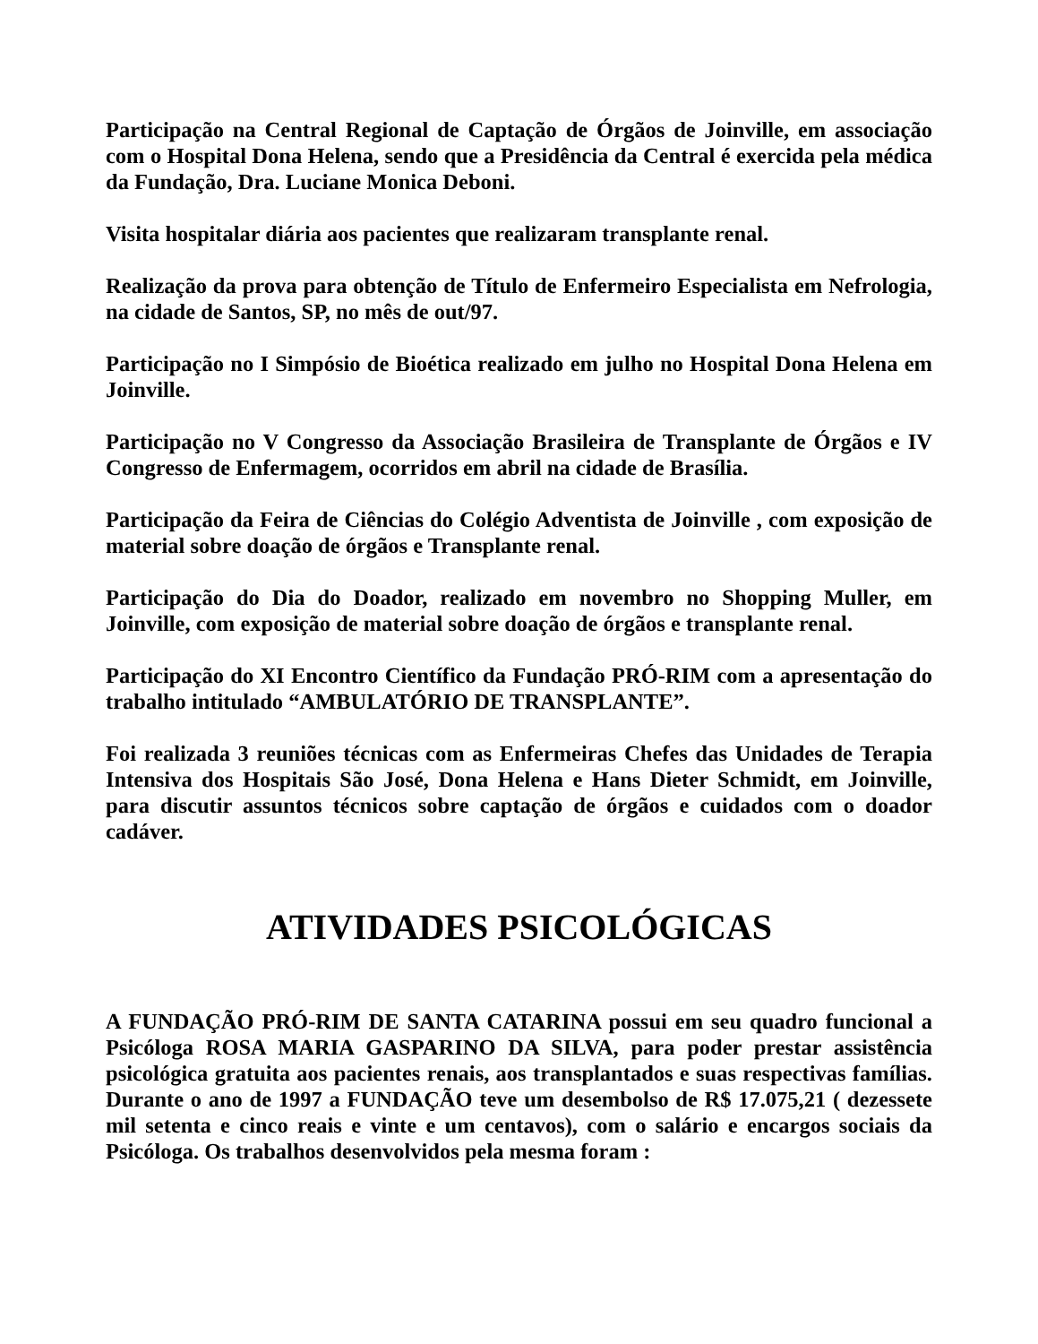Participação na Central Regional de Captação de Órgãos de Joinville, em associação com o Hospital Dona Helena, sendo que a Presidência da Central é exercida pela médica da Fundação, Dra. Luciane Monica Deboni.
Visita hospitalar diária aos pacientes que realizaram transplante renal.
Realização da prova para obtenção de Título de Enfermeiro Especialista em Nefrologia, na cidade de Santos, SP, no mês de out/97.
Participação no I Simpósio de Bioética realizado em julho no Hospital Dona Helena em Joinville.
Participação no V Congresso da Associação Brasileira de Transplante de Órgãos e IV Congresso de Enfermagem, ocorridos em abril na cidade de Brasília.
Participação da Feira de Ciências do Colégio Adventista de Joinville , com exposição de material sobre doação de órgãos e Transplante renal.
Participação do Dia do Doador, realizado em novembro no Shopping Muller, em Joinville, com exposição de material sobre doação de órgãos e transplante renal.
Participação do XI Encontro Científico da Fundação PRÓ-RIM com a apresentação do trabalho intitulado “AMBULATÓRIO DE TRANSPLANTE”.
Foi realizada 3 reuniões técnicas com as Enfermeiras Chefes das Unidades de Terapia Intensiva dos Hospitais São José, Dona Helena e Hans Dieter Schmidt, em Joinville, para discutir assuntos técnicos sobre captação de órgãos e cuidados com o doador cadáver.
ATIVIDADES PSICOLÓGICAS
A FUNDAÇÃO PRÓ-RIM DE SANTA CATARINA possui em seu quadro funcional a Psicóloga ROSA MARIA GASPARINO DA SILVA, para poder prestar assistência psicológica gratuita aos pacientes renais, aos transplantados e suas respectivas famílias. Durante o ano de 1997 a FUNDAÇÃO teve um desembolso de R$ 17.075,21 ( dezessete mil setenta e cinco reais e vinte e um centavos), com o salário e encargos sociais da Psicóloga. Os trabalhos desenvolvidos pela mesma foram :